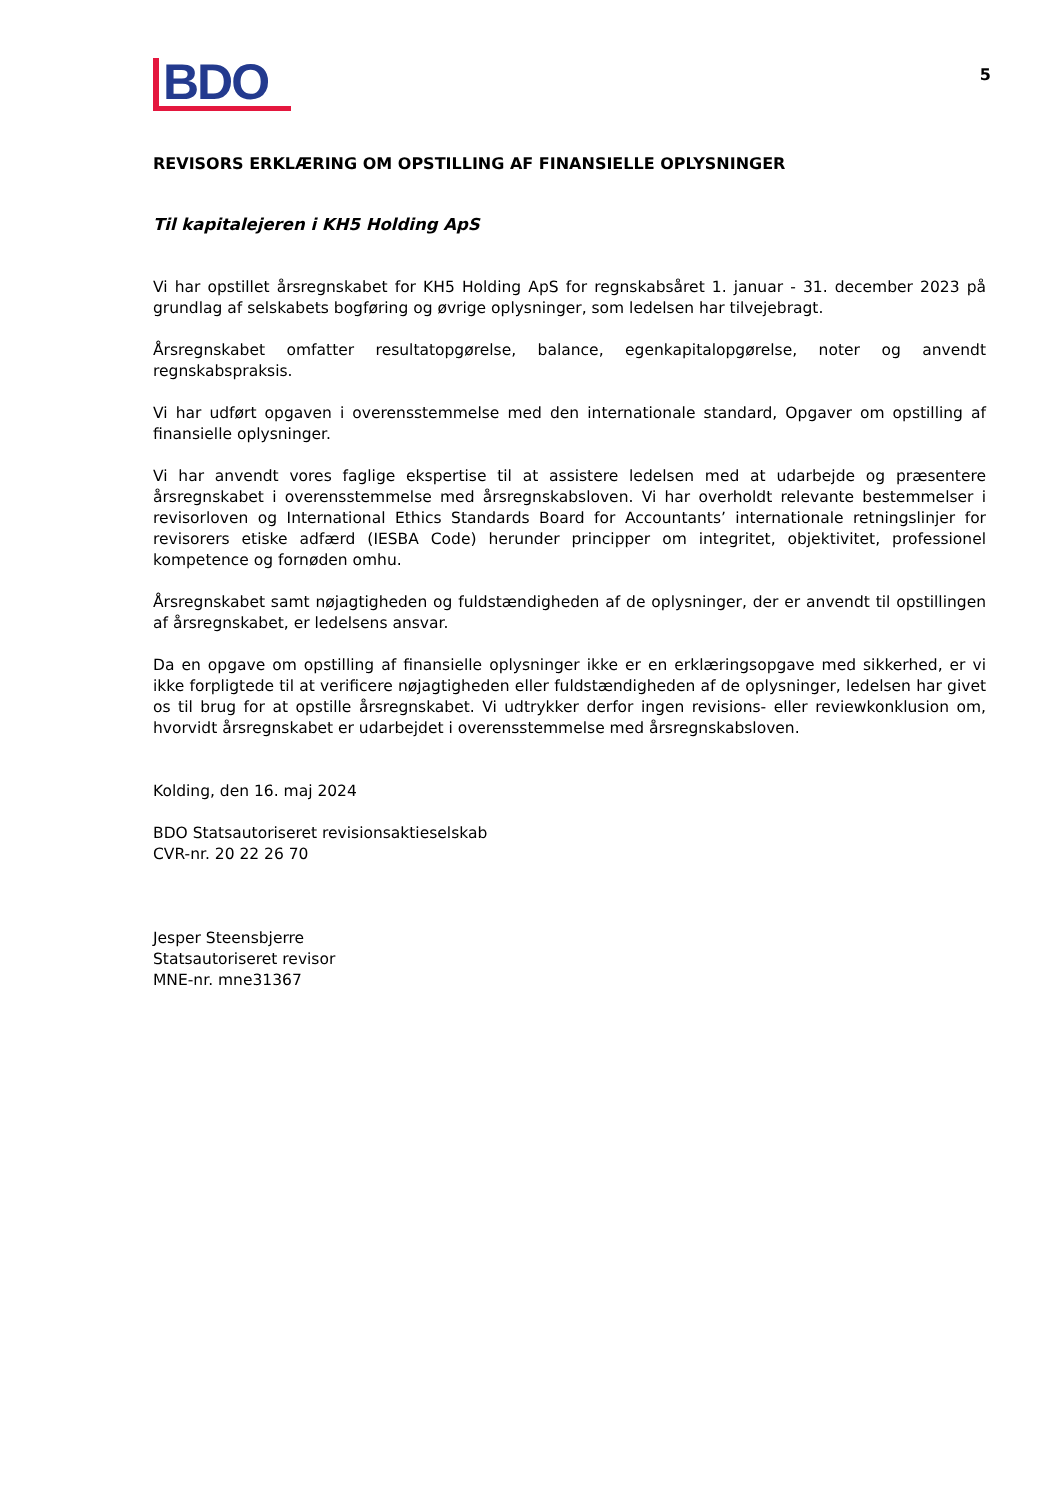BDO
5
REVISORS ERKLÆRING OM OPSTILLING AF FINANSIELLE OPLYSNINGER
Til kapitalejeren i KH5 Holding ApS
Vi har opstillet årsregnskabet for KH5 Holding ApS for regnskabsåret 1. januar - 31. december 2023 på grundlag af selskabets bogføring og øvrige oplysninger, som ledelsen har tilvejebragt.
Årsregnskabet omfatter resultatopgørelse, balance, egenkapitalopgørelse, noter og anvendt regnskabspraksis.
Vi har udført opgaven i overensstemmelse med den internationale standard, Opgaver om opstilling af finansielle oplysninger.
Vi har anvendt vores faglige ekspertise til at assistere ledelsen med at udarbejde og præsentere årsregnskabet i overensstemmelse med årsregnskabsloven. Vi har overholdt relevante bestemmelser i revisorloven og International Ethics Standards Board for Accountants’ internationale retningslinjer for revisorers etiske adfærd (IESBA Code) herunder principper om integritet, objektivitet, professionel kompetence og fornøden omhu.
Årsregnskabet samt nøjagtigheden og fuldstændigheden af de oplysninger, der er anvendt til opstillingen af årsregnskabet, er ledelsens ansvar.
Da en opgave om opstilling af finansielle oplysninger ikke er en erklæringsopgave med sikkerhed, er vi ikke forpligtede til at verificere nøjagtigheden eller fuldstændigheden af de oplysninger, ledelsen har givet os til brug for at opstille årsregnskabet. Vi udtrykker derfor ingen revisions- eller reviewkonklusion om, hvorvidt årsregnskabet er udarbejdet i overensstemmelse med årsregnskabsloven.
Kolding, den 16. maj 2024
BDO Statsautoriseret revisionsaktieselskab
CVR-nr. 20 22 26 70
Jesper Steensbjerre
Statsautoriseret revisor
MNE-nr. mne31367